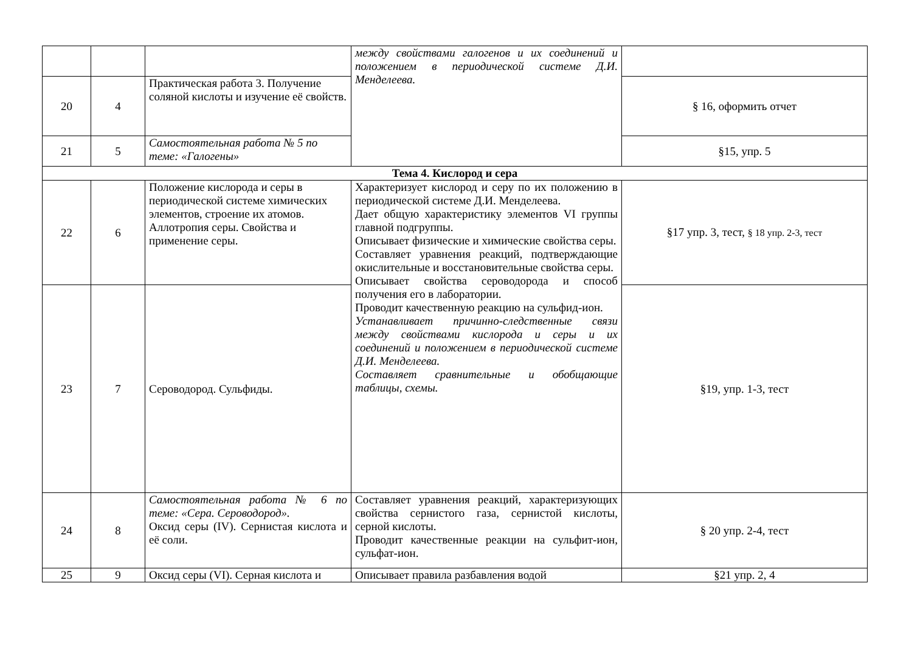| | | | между свойствами галогенов и их соединений и положением в периодической системе Д.И. Менделеева. | |
| 20 | 4 | Практическая работа 3. Получение соляной кислоты и изучение её свойств. | | § 16, оформить отчет |
| 21 | 5 | Самостоятельная работа № 5 по теме: «Галогены» | | §15, упр. 5 |
| Тема 4. Кислород и сера | | | | |
| 22 | 6 | Положение кислорода и серы в периодической системе химических элементов, строение их атомов. Аллотропия серы. Свойства и применение серы. | Характеризует кислород и серу по их положению в периодической системе Д.И. Менделеева. Дает общую характеристику элементов VI группы главной подгруппы. Описывает физические и химические свойства серы. Составляет уравнения реакций, подтверждающие окислительные и восстановительные свойства серы. Описывает свойства сероводорода и способ получения его в лаборатории. Проводит качественную реакцию на сульфид-ион. Устанавливает причинно-следственные связи между свойствами кислорода и серы и их соединений и положением в периодической системе Д.И. Менделеева. Составляет сравнительные и обобщающие таблицы, схемы. | §17 упр. 3, тест, § 18 упр. 2-3, тест |
| 23 | 7 | Сероводород. Сульфиды. | | §19, упр. 1-3, тест |
| 24 | 8 | Самостоятельная работа № 6 по теме: «Сера. Сероводород». Оксид серы (IV). Сернистая кислота и её соли. | Составляет уравнения реакций, характеризующих свойства сернистого газа, сернистой кислоты, серной кислоты. Проводит качественные реакции на сульфит-ион, сульфат-ион. | § 20 упр. 2-4, тест |
| 25 | 9 | Оксид серы (VI). Серная кислота и | Описывает правила разбавления водой | §21 упр. 2, 4 |